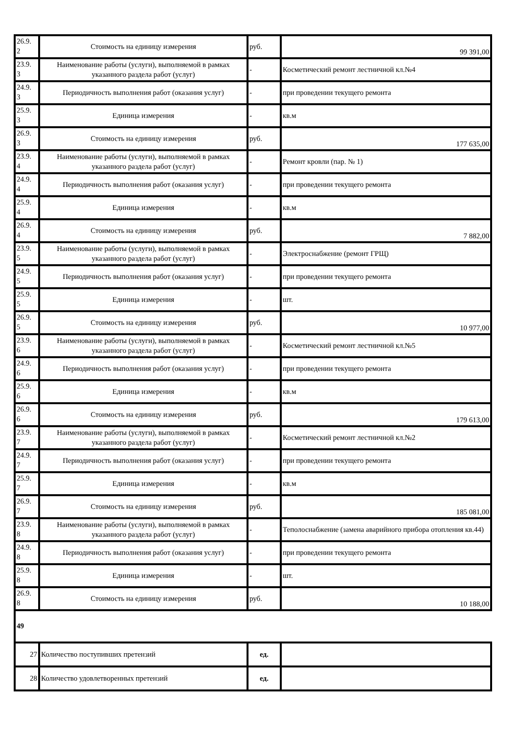| 26.9. 2 | Стоимость на единицу измерения | руб. | 99 391,00 |
| 23.9. 3 | Наименование работы (услуги), выполняемой в рамках указанного раздела работ (услуг) | - | Косметический ремонт лестничной кл.№4 |
| 24.9. 3 | Периодичность выполнения работ (оказания услуг) | - | при проведении текущего ремонта |
| 25.9. 3 | Единица измерения | - | кв.м |
| 26.9. 3 | Стоимость на единицу измерения | руб. | 177 635,00 |
| 23.9. 4 | Наименование работы (услуги), выполняемой в рамках указанного раздела работ (услуг) | - | Ремонт кровли (пар. № 1) |
| 24.9. 4 | Периодичность выполнения работ (оказания услуг) | - | при проведении текущего ремонта |
| 25.9. 4 | Единица измерения | - | кв.м |
| 26.9. 4 | Стоимость на единицу измерения | руб. | 7 882,00 |
| 23.9. 5 | Наименование работы (услуги), выполняемой в рамках указанного раздела работ (услуг) | - | Электроснабжение (ремонт ГРЩ) |
| 24.9. 5 | Периодичность выполнения работ (оказания услуг) | - | при проведении текущего ремонта |
| 25.9. 5 | Единица измерения | - | шт. |
| 26.9. 5 | Стоимость на единицу измерения | руб. | 10 977,00 |
| 23.9. 6 | Наименование работы (услуги), выполняемой в рамках указанного раздела работ (услуг) | - | Косметический ремонт лестничной кл.№5 |
| 24.9. 6 | Периодичность выполнения работ (оказания услуг) | - | при проведении текущего ремонта |
| 25.9. 6 | Единица измерения | - | кв.м |
| 26.9. 6 | Стоимость на единицу измерения | руб. | 179 613,00 |
| 23.9. 7 | Наименование работы (услуги), выполняемой в рамках указанного раздела работ (услуг) | - | Косметический ремонт лестничной кл.№2 |
| 24.9. 7 | Периодичность выполнения работ (оказания услуг) | - | при проведении текущего ремонта |
| 25.9. 7 | Единица измерения | - | кв.м |
| 26.9. 7 | Стоимость на единицу измерения | руб. | 185 081,00 |
| 23.9. 8 | Наименование работы (услуги), выполняемой в рамках указанного раздела работ (услуг) | - | Теполоснабжение (замена аварийного прибора отопления кв.44) |
| 24.9. 8 | Периодичность выполнения работ (оказания услуг) | - | при проведении текущего ремонта |
| 25.9. 8 | Единица измерения | - | шт. |
| 26.9. 8 | Стоимость на единицу измерения | руб. | 10 188,00 |
| 49 | | | |
| 27 | Количество поступивших претензий | ед. | |
| 28 | Количество удовлетворенных претензий | ед. | |